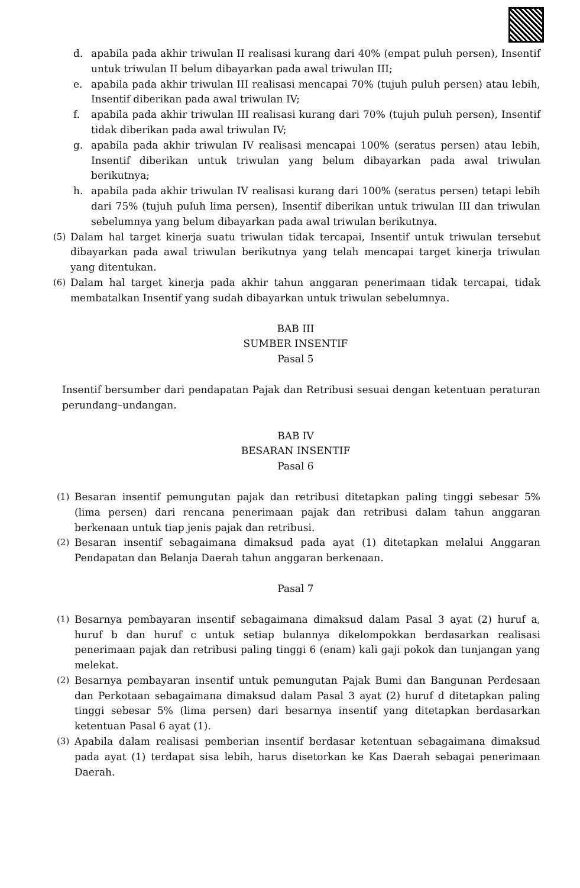d. apabila pada akhir triwulan II realisasi kurang dari 40% (empat puluh persen), Insentif untuk triwulan II belum dibayarkan pada awal triwulan III;
e. apabila pada akhir triwulan III realisasi mencapai 70% (tujuh puluh persen) atau lebih, Insentif diberikan pada awal triwulan IV;
f. apabila pada akhir triwulan III realisasi kurang dari 70% (tujuh puluh persen), Insentif tidak diberikan pada awal triwulan IV;
g. apabila pada akhir triwulan IV realisasi mencapai 100% (seratus persen) atau lebih, Insentif diberikan untuk triwulan yang belum dibayarkan pada awal triwulan berikutnya;
h. apabila pada akhir triwulan IV realisasi kurang dari 100% (seratus persen) tetapi lebih dari 75% (tujuh puluh lima persen), Insentif diberikan untuk triwulan III dan triwulan sebelumnya yang belum dibayarkan pada awal triwulan berikutnya.
(5) Dalam hal target kinerja suatu triwulan tidak tercapai, Insentif untuk triwulan tersebut dibayarkan pada awal triwulan berikutnya yang telah mencapai target kinerja triwulan yang ditentukan.
(6) Dalam hal target kinerja pada akhir tahun anggaran penerimaan tidak tercapai, tidak membatalkan Insentif yang sudah dibayarkan untuk triwulan sebelumnya.
BAB III
SUMBER INSENTIF
Pasal 5
Insentif bersumber dari pendapatan Pajak dan Retribusi sesuai dengan ketentuan peraturan perundang–undangan.
BAB IV
BESARAN INSENTIF
Pasal 6
(1) Besaran insentif pemungutan pajak dan retribusi ditetapkan paling tinggi sebesar 5% (lima persen) dari rencana penerimaan pajak dan retribusi dalam tahun anggaran berkenaan untuk tiap jenis pajak dan retribusi.
(2) Besaran insentif sebagaimana dimaksud pada ayat (1) ditetapkan melalui Anggaran Pendapatan dan Belanja Daerah tahun anggaran berkenaan.
Pasal 7
(1) Besarnya pembayaran insentif sebagaimana dimaksud dalam Pasal 3 ayat (2) huruf a, huruf b dan huruf c untuk setiap bulannya dikelompokkan berdasarkan realisasi penerimaan pajak dan retribusi paling tinggi 6 (enam) kali gaji pokok dan tunjangan yang melekat.
(2) Besarnya pembayaran insentif untuk pemungutan Pajak Bumi dan Bangunan Perdesaan dan Perkotaan sebagaimana dimaksud dalam Pasal 3 ayat (2) huruf d ditetapkan paling tinggi sebesar 5% (lima persen) dari besarnya insentif yang ditetapkan berdasarkan ketentuan Pasal 6 ayat (1).
(3) Apabila dalam realisasi pemberian insentif berdasar ketentuan sebagaimana dimaksud pada ayat (1) terdapat sisa lebih, harus disetorkan ke Kas Daerah sebagai penerimaan Daerah.